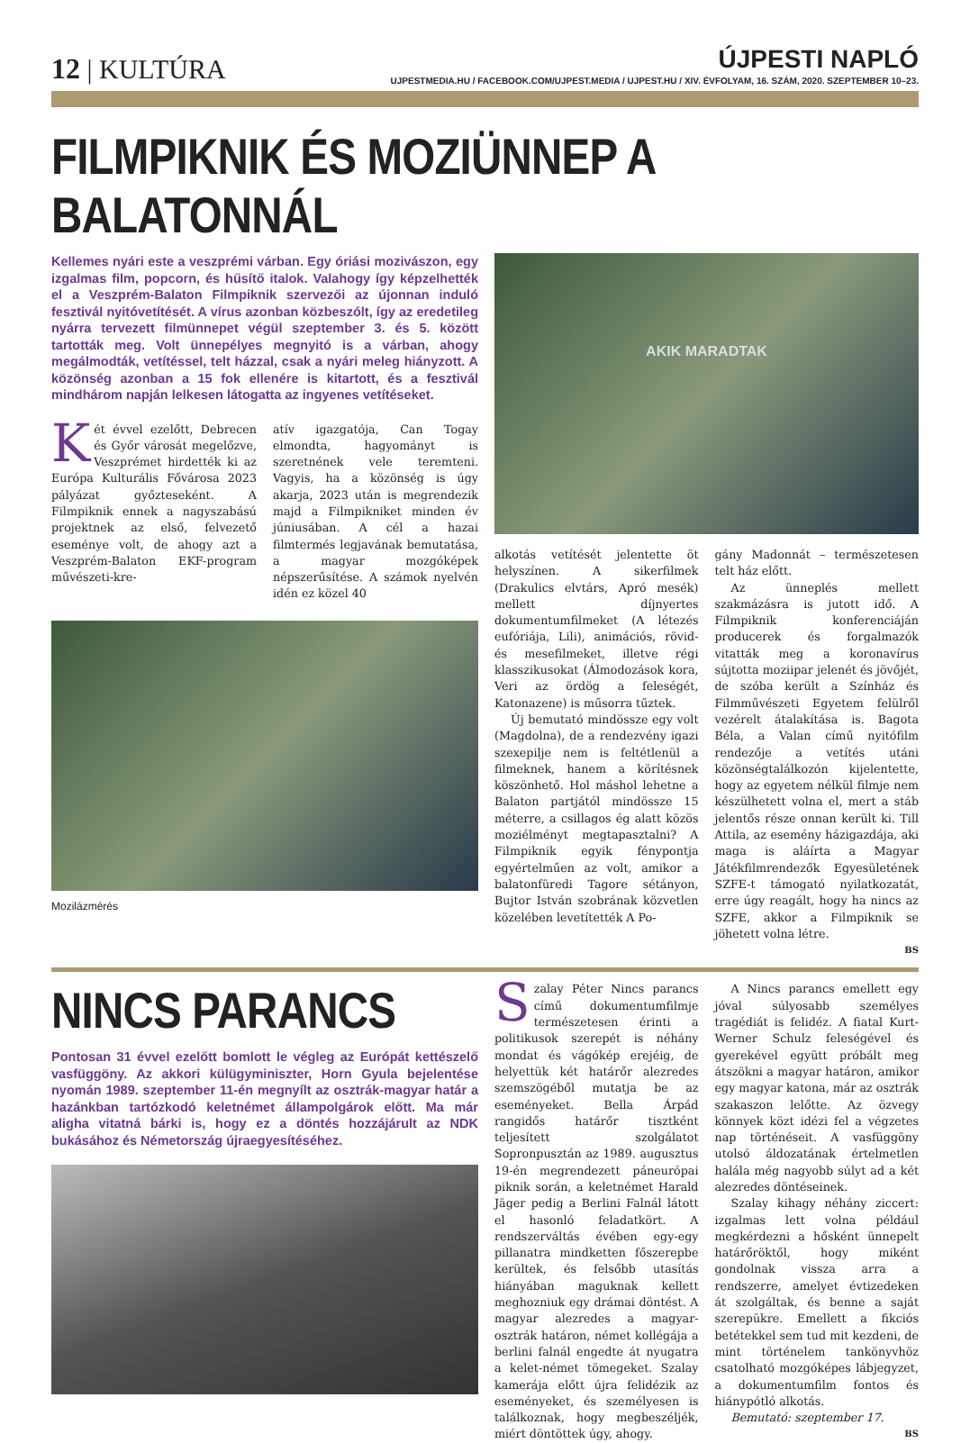12 | KULTÚRA
ÚJPESTI NAPLÓ
UJPESTMEDIA.HU / FACEBOOK.COM/UJPEST.MEDIA / UJPEST.HU / XIV. ÉVFOLYAM, 16. SZÁM, 2020. SZEPTEMBER 10–23.
FILMPIKNIK ÉS MOZIÜNNEP A BALATONNÁL
Kellemes nyári este a veszprémi várban. Egy óriási mozivászon, egy izgalmas film, popcorn, és hűsítő italok. Valahogy így képzelhették el a Veszprém-Balaton Filmpiknik szervezői az újonnan induló fesztivál nyitóvetítését. A vírus azonban közbeszólt, így az eredetileg nyárra tervezett filmünnepet végül szeptember 3. és 5. között tartották meg. Volt ünnepélyes megnyitó is a várban, ahogy megálmodták, vetítéssel, telt házzal, csak a nyári meleg hiányzott. A közönség azonban a 15 fok ellenére is kitartott, és a fesztivál mindhárom napján lelkesen látogatta az ingyenes vetítéseket.
Két évvel ezelőtt, Debrecen és Győr városát megelőzve, Veszprémet hirdették ki az Európa Kulturális Fővárosa 2023 pályázat győzteseként. A Filmpiknik ennek a nagyszabású projektnek az első, felvezető eseménye volt, de ahogy azt a Veszprém-Balaton EKF-program művészeti-kre-
atív igazgatója, Can Togay elmondta, hagyományt is szeretnének vele teremteni. Vagyis, ha a közönség is úgy akarja, 2023 után is megrendezik majd a Filmpikniket minden év júniusában. A cél a hazai filmtermés legjavának bemutatása, a magyar mozgóképek népszerűsítése. A számok nyelvén idén ez közel 40
Mozilázmérés
AKIK MARADTAK
alkotás vetítését jelentette öt helyszínen. A sikerfilmek (Drakulics elvtárs, Apró mesék) mellett díjnyertes dokumentumfilmeket (A létezés eufóriája, Lili), animációs, rövid- és mesefilmeket, illetve régi klasszikusokat (Álmodozások kora, Veri az ördög a feleségét, Katonazene) is műsorra tűztek.
Új bemutató mindössze egy volt (Magdolna), de a rendezvény igazi szexepilje nem is feltétlenül a filmeknek, hanem a körítésnek köszönhető. Hol máshol lehetne a Balaton partjától mindössze 15 méterre, a csillagos ég alatt közös moziélményt megtapasztalni? A Filmpiknik egyik fénypontja egyértelműen az volt, amikor a balatonfüredi Tagore sétányon, Bujtor István szobrának közvetlen közelében levetítették A Po-
gány Madonnát – természetesen telt ház előtt.
Az ünneplés mellett szakmázásra is jutott idő. A Filmpiknik konferenciáján producerek és forgalmazók vitatták meg a koronavírus sújtotta moziipar jelenét és jövőjét, de szóba került a Színház és Filmművészeti Egyetem felülről vezérelt átalakítása is. Bagota Béla, a Valan című nyitófilm rendezője a vetítés utáni közönségtalálkozón kijelentette, hogy az egyetem nélkül filmje nem készülhetett volna el, mert a stáb jelentős része onnan került ki. Till Attila, az esemény házigazdája, aki maga is aláírta a Magyar Játékfilmrendezők Egyesületének SZFE-t támogató nyilatkozatát, erre úgy reagált, hogy ha nincs az SZFE, akkor a Filmpiknik se jöhetett volna létre.
BS
NINCS PARANCS
Pontosan 31 évvel ezelőtt bomlott le végleg az Európát kettészelő vasfüggöny. Az akkori külügyminiszter, Horn Gyula bejelentése nyomán 1989. szeptember 11-én megnyílt az osztrák-magyar határ a hazánkban tartózkodó keletnémet állampolgárok előtt. Ma már aligha vitatná bárki is, hogy ez a döntés hozzájárult az NDK bukásához és Németország újraegyesítéséhez.
Szalay Péter Nincs parancs című dokumentumfilmje természetesen érinti a politikusok szerepét is néhány mondat és vágókép erejéig, de helyettük két határőr alezredes szemszögéből mutatja be az eseményeket. Bella Árpád rangidős határőr tisztként teljesített szolgálatot Sopronpusztán az 1989. augusztus 19-én megrendezett páneurópai piknik során, a keletnémet Harald Jäger pedig a Berlini Falnál látott el hasonló feladatkört. A rendszerváltás évében egy-egy pillanatra mindketten főszerepbe kerültek, és felsőbb utasítás hiányában maguknak kellett meghozniuk egy drámai döntést. A magyar alezredes a magyar-osztrák határon, német kollégája a berlini falnál engedte át nyugatra a kelet-német tömegeket. Szalay kamerája előtt újra felidézik az eseményeket, és személyesen is találkoznak, hogy megbeszéljék, miért döntöttek úgy, ahogy.
A Nincs parancs emellett egy jóval súlyosabb személyes tragédiát is felidéz. A fiatal Kurt-Werner Schulz feleségével és gyerekével együtt próbált meg átszökni a magyar határon, amikor egy magyar katona, már az osztrák szakaszon lelőtte. Az özvegy könnyek közt idézi fel a végzetes nap történéseit. A vasfüggöny utolsó áldozatának értelmetlen halála még nagyobb súlyt ad a két alezredes döntéseinek.
Szalay kihagy néhány ziccert: izgalmas lett volna például megkérdezni a hősként ünnepelt határőröktől, hogy miként gondolnak vissza arra a rendszerre, amelyet évtizedeken át szolgáltak, és benne a saját szerepükre. Emellett a fikciós betétekkel sem tud mit kezdeni, de mint történelem tankönyvhöz csatolható mozgóképes lábjegyzet, a dokumentumfilm fontos és hiánypótló alkotás.
Bemutató: szeptember 17.
BS